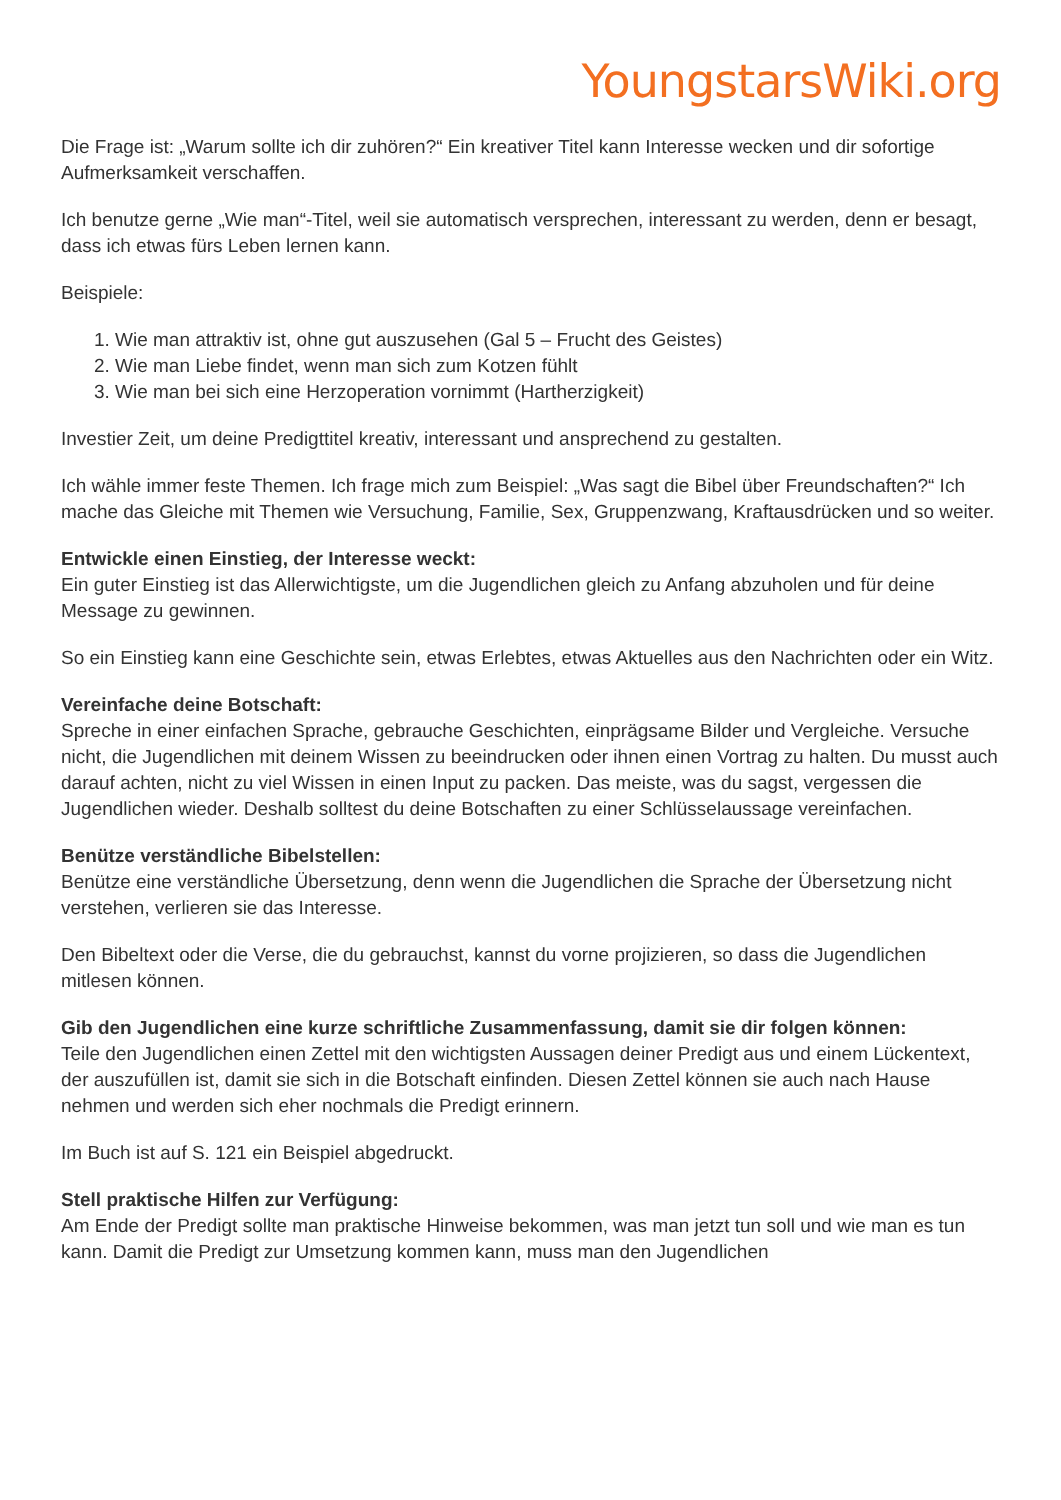YoungstarsWiki.org
Die Frage ist: „Warum sollte ich dir zuhören?“ Ein kreativer Titel kann Interesse wecken und dir sofortige Aufmerksamkeit verschaffen.
Ich benutze gerne „Wie man“-Titel, weil sie automatisch versprechen, interessant zu werden, denn er besagt, dass ich etwas fürs Leben lernen kann.
Beispiele:
1. Wie man attraktiv ist, ohne gut auszusehen (Gal 5 – Frucht des Geistes)
2. Wie man Liebe findet, wenn man sich zum Kotzen fühlt
3. Wie man bei sich eine Herzoperation vornimmt (Hartherzigkeit)
Investier Zeit, um deine Predigttitel kreativ, interessant und ansprechend zu gestalten.
Ich wähle immer feste Themen. Ich frage mich zum Beispiel: „Was sagt die Bibel über Freundschaften?“ Ich mache das Gleiche mit Themen wie Versuchung, Familie, Sex, Gruppenzwang, Kraftausdrücken und so weiter.
Entwickle einen Einstieg, der Interesse weckt:
Ein guter Einstieg ist das Allerwichtigste, um die Jugendlichen gleich zu Anfang abzuholen und für deine Message zu gewinnen.
So ein Einstieg kann eine Geschichte sein, etwas Erlebtes, etwas Aktuelles aus den Nachrichten oder ein Witz.
Vereinfache deine Botschaft:
Spreche in einer einfachen Sprache, gebrauche Geschichten, einprägsame Bilder und Vergleiche. Versuche nicht, die Jugendlichen mit deinem Wissen zu beeindrucken oder ihnen einen Vortrag zu halten. Du musst auch darauf achten, nicht zu viel Wissen in einen Input zu packen. Das meiste, was du sagst, vergessen die Jugendlichen wieder. Deshalb solltest du deine Botschaften zu einer Schlüsselaussage vereinfachen.
Benütze verständliche Bibelstellen:
Benütze eine verständliche Übersetzung, denn wenn die Jugendlichen die Sprache der Übersetzung nicht verstehen, verlieren sie das Interesse.
Den Bibeltext oder die Verse, die du gebrauchst, kannst du vorne projizieren, so dass die Jugendlichen mitlesen können.
Gib den Jugendlichen eine kurze schriftliche Zusammenfassung, damit sie dir folgen können:
Teile den Jugendlichen einen Zettel mit den wichtigsten Aussagen deiner Predigt aus und einem Lückentext, der auszufüllen ist, damit sie sich in die Botschaft einfinden. Diesen Zettel können sie auch nach Hause nehmen und werden sich eher nochmals die Predigt erinnern.
Im Buch ist auf S. 121 ein Beispiel abgedruckt.
Stell praktische Hilfen zur Verfügung:
Am Ende der Predigt sollte man praktische Hinweise bekommen, was man jetzt tun soll und wie man es tun kann. Damit die Predigt zur Umsetzung kommen kann, muss man den Jugendlichen